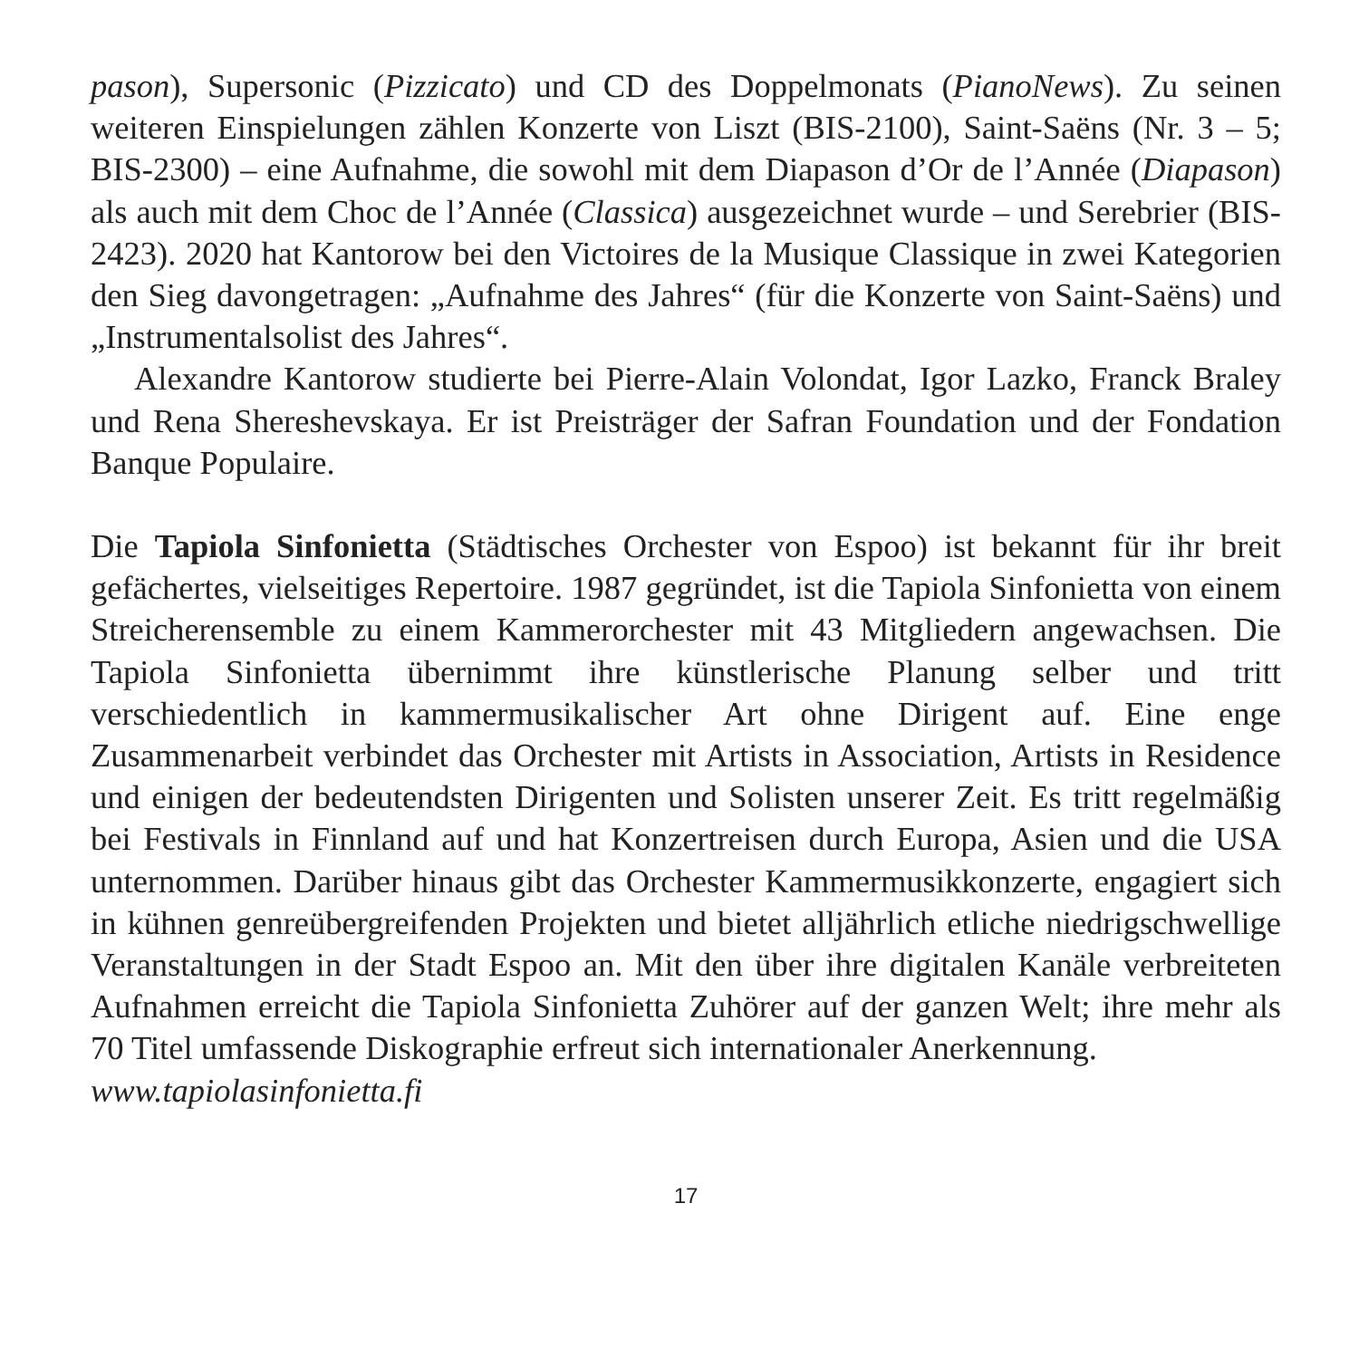pason), Supersonic (Pizzicato) und CD des Doppelmonats (PianoNews). Zu seinen weiteren Einspielungen zählen Konzerte von Liszt (BIS-2100), Saint-Saëns (Nr. 3 – 5; BIS-2300) – eine Aufnahme, die sowohl mit dem Diapason d’Or de l’Année (Diapason) als auch mit dem Choc de l’Année (Classica) ausgezeichnet wurde – und Serebrier (BIS-2423). 2020 hat Kantorow bei den Victoires de la Musique Classique in zwei Kategorien den Sieg davongetragen: „Aufnahme des Jahres“ (für die Konzerte von Saint-Saëns) und „Instrumentalsolist des Jahres“.
Alexandre Kantorow studierte bei Pierre-Alain Volondat, Igor Lazko, Franck Braley und Rena Shereshevskaya. Er ist Preisträger der Safran Foundation und der Fondation Banque Populaire.
Die Tapiola Sinfonietta (Städtisches Orchester von Espoo) ist bekannt für ihr breit gefächertes, vielseitiges Repertoire. 1987 gegründet, ist die Tapiola Sinfonietta von einem Streicherensemble zu einem Kammerorchester mit 43 Mitgliedern angewachsen. Die Tapiola Sinfonietta übernimmt ihre künstlerische Planung selber und tritt verschiedentlich in kammermusikalischer Art ohne Dirigent auf. Eine enge Zusammenarbeit verbindet das Orchester mit Artists in Association, Artists in Residence und einigen der bedeutendsten Dirigenten und Solisten unserer Zeit. Es tritt regelmäßig bei Festivals in Finnland auf und hat Konzertreisen durch Europa, Asien und die USA unternommen. Darüber hinaus gibt das Orchester Kammermusikkonzerte, engagiert sich in kühnen genreübergreifenden Projekten und bietet alljährlich etliche niedrigschwellige Veranstaltungen in der Stadt Espoo an. Mit den über ihre digitalen Kanäle verbreiteten Aufnahmen erreicht die Tapiola Sinfonietta Zuhörer auf der ganzen Welt; ihre mehr als 70 Titel umfassende Diskographie erfreut sich internationaler Anerkennung.
www.tapiolasinfonietta.fi
17